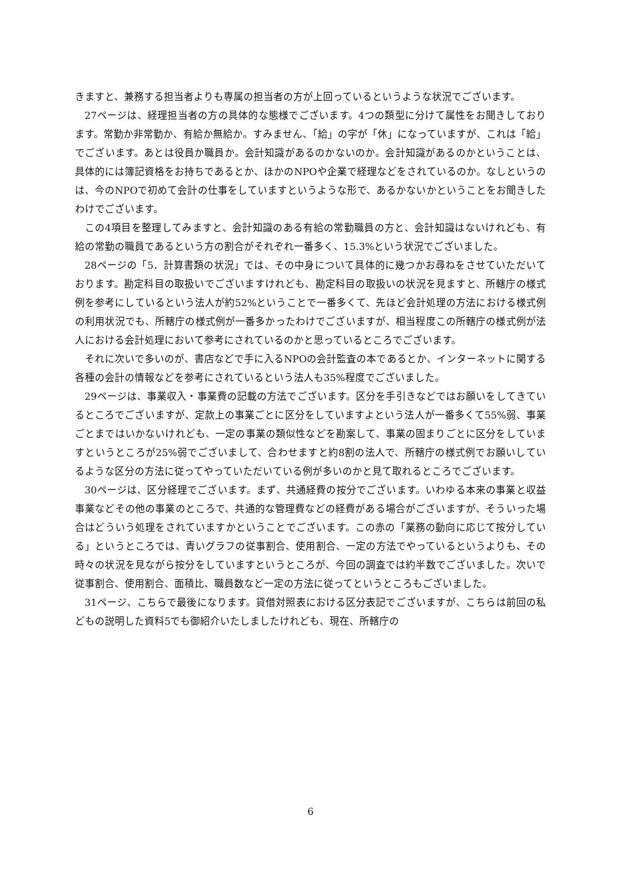きますと、兼務する担当者よりも専属の担当者の方が上回っているというような状況でございます。
27ページは、経理担当者の方の具体的な態様でございます。4つの類型に分けて属性をお聞きしております。常勤か非常勤か、有給か無給か。すみません、「給」の字が「休」になっていますが、これは「給」でございます。あとは役員か職員か。会計知識があるのかないのか。会計知識があるのかということは、具体的には簿記資格をお持ちであるとか、ほかのNPOや企業で経理などをされているのか。なしというのは、今のNPOで初めて会計の仕事をしていますというような形で、あるかないかということをお聞きしたわけでございます。
この4項目を整理してみますと、会計知識のある有給の常勤職員の方と、会計知識はないけれども、有給の常勤の職員であるという方の割合がそれぞれ一番多く、15.3%という状況でございました。
28ページの「5．計算書類の状況」では、その中身について具体的に幾つかお尋ねをさせていただいております。勘定科目の取扱いでございますけれども、勘定科目の取扱いの状況を見ますと、所轄庁の様式例を参考にしているという法人が約52%ということで一番多くて、先ほど会計処理の方法における様式例の利用状況でも、所轄庁の様式例が一番多かったわけでございますが、相当程度この所轄庁の様式例が法人における会計処理において参考にされているのかと思っているところでございます。
それに次いで多いのが、書店などで手に入るNPOの会計監査の本であるとか、インターネットに関する各種の会計の情報などを参考にされているという法人も35%程度でございました。
29ページは、事業収入・事業費の記載の方法でございます。区分を手引きなどではお願いをしてきているところでございますが、定款上の事業ごとに区分をしていますよという法人が一番多くて55%弱、事業ごとまではいかないけれども、一定の事業の類似性などを勘案して、事業の固まりごとに区分をしていますというところが25%弱でございまして、合わせますと約8割の法人で、所轄庁の様式例でお願いしているような区分の方法に従ってやっていただいている例が多いのかと見て取れるところでございます。
30ページは、区分経理でございます。まず、共通経費の按分でございます。いわゆる本来の事業と収益事業などその他の事業のところで、共通的な管理費などの経費がある場合がございますが、そういった場合はどういう処理をされていますかということでございます。この赤の「業務の動向に応じて按分している」というところでは、青いグラフの従事割合、使用割合、一定の方法でやっているというよりも、その時々の状況を見ながら按分をしていますというところが、今回の調査では約半数でございました。次いで従事割合、使用割合、面積比、職員数など一定の方法に従ってというところもございました。
31ページ、こちらで最後になります。貸借対照表における区分表記でございますが、こちらは前回の私どもの説明した資料5でも御紹介いたしましたけれども、現在、所轄庁の
6